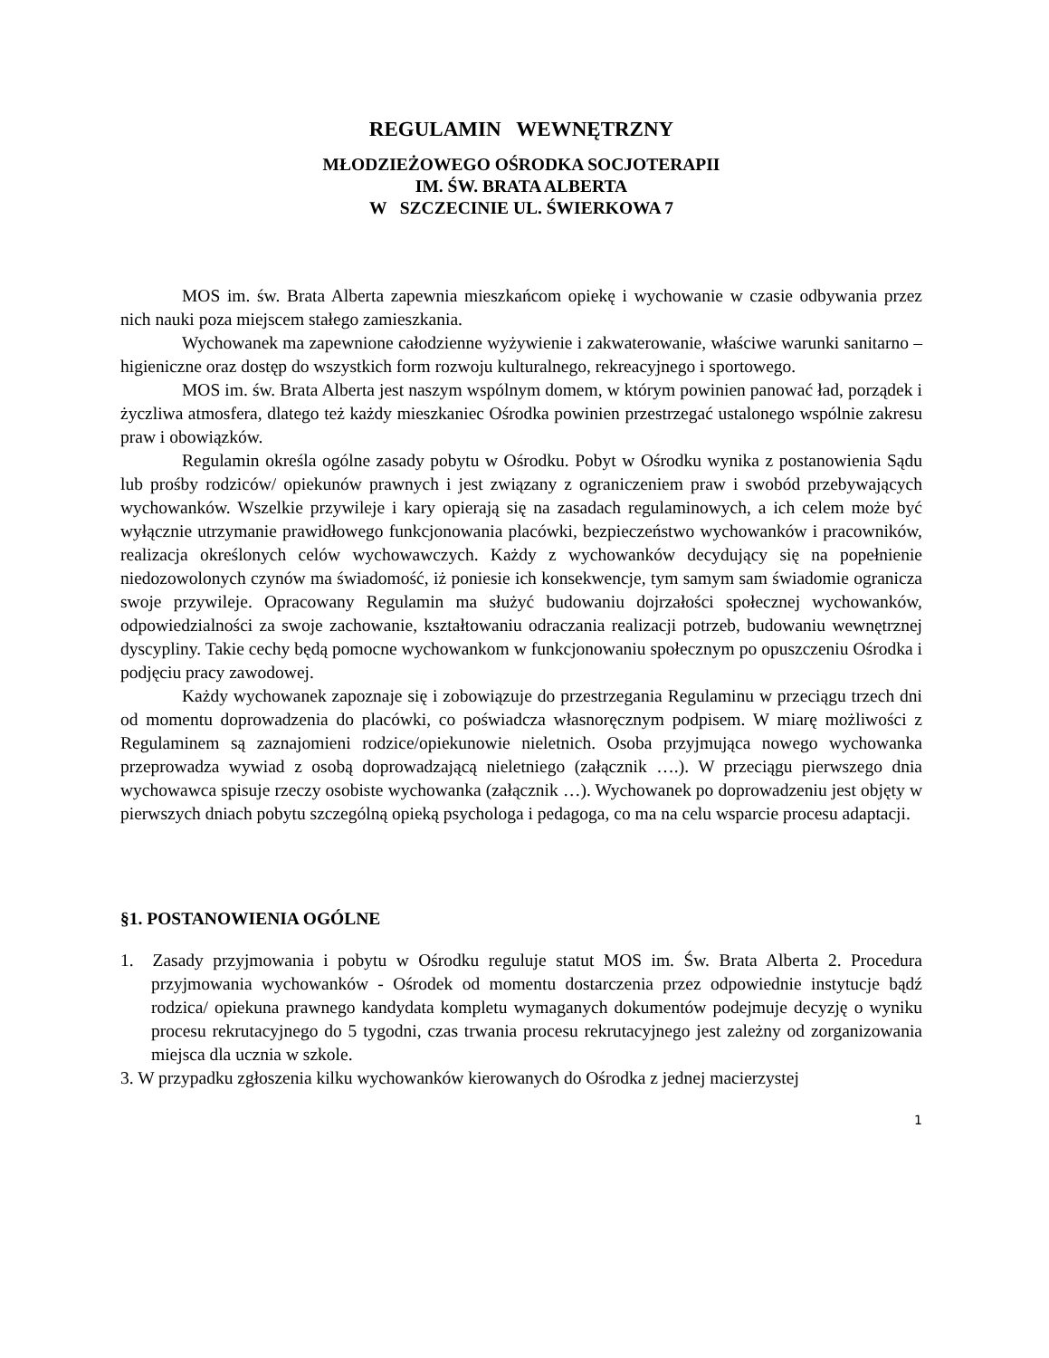REGULAMIN WEWNĘTRZNY
MŁODZIEŻOWEGO OŚRODKA SOCJOTERAPII
IM. ŚW. BRATA ALBERTA
W SZCZECINIE UL. ŚWIERKOWA 7
MOS im. św. Brata Alberta zapewnia mieszkańcom opiekę i wychowanie w czasie odbywania przez nich nauki poza miejscem stałego zamieszkania.
Wychowanek ma zapewnione całodzienne wyżywienie i zakwaterowanie, właściwe warunki sanitarno – higieniczne oraz dostęp do wszystkich form rozwoju kulturalnego, rekreacyjnego i sportowego.
MOS im. św. Brata Alberta jest naszym wspólnym domem, w którym powinien panować ład, porządek i życzliwa atmosfera, dlatego też każdy mieszkaniec Ośrodka powinien przestrzegać ustalonego wspólnie zakresu praw i obowiązków.
Regulamin określa ogólne zasady pobytu w Ośrodku. Pobyt w Ośrodku wynika z postanowienia Sądu lub prośby rodziców/ opiekunów prawnych i jest związany z ograniczeniem praw i swobód przebywających wychowanków. Wszelkie przywileje i kary opierają się na zasadach regulaminowych, a ich celem może być wyłącznie utrzymanie prawidłowego funkcjonowania placówki, bezpieczeństwo wychowanków i pracowników, realizacja określonych celów wychowawczych. Każdy z wychowanków decydujący się na popełnienie niedozowolonych czynów ma świadomość, iż poniesie ich konsekwencje, tym samym sam świadomie ogranicza swoje przywileje. Opracowany Regulamin ma służyć budowaniu dojrzałości społecznej wychowanków, odpowiedzialności za swoje zachowanie, kształtowaniu odraczania realizacji potrzeb, budowaniu wewnętrznej dyscypliny. Takie cechy będą pomocne wychowankom w funkcjonowaniu społecznym po opuszczeniu Ośrodka i podjęciu pracy zawodowej.
Każdy wychowanek zapoznaje się i zobowiązuje do przestrzegania Regulaminu w przeciągu trzech dni od momentu doprowadzenia do placówki, co poświadcza własnoręcznym podpisem. W miarę możliwości z Regulaminem są zaznajomieni rodzice/opiekunowie nieletnich. Osoba przyjmująca nowego wychowanka przeprowadza wywiad z osobą doprowadzającą nieletniego (załącznik ….). W przeciągu pierwszego dnia wychowawca spisuje rzeczy osobiste wychowanka (załącznik …). Wychowanek po doprowadzeniu jest objęty w pierwszych dniach pobytu szczególną opieką psychologa i pedagoga, co ma na celu wsparcie procesu adaptacji.
§1. POSTANOWIENIA OGÓLNE
1. Zasady przyjmowania i pobytu w Ośrodku reguluje statut MOS im. Św. Brata Alberta 2. Procedura przyjmowania wychowanków - Ośrodek od momentu dostarczenia przez odpowiednie instytucje bądź rodzica/ opiekuna prawnego kandydata kompletu wymaganych dokumentów podejmuje decyzję o wyniku procesu rekrutacyjnego do 5 tygodni, czas trwania procesu rekrutacyjnego jest zależny od zorganizowania miejsca dla ucznia w szkole.
3. W przypadku zgłoszenia kilku wychowanków kierowanych do Ośrodka z jednej macierzystej
1